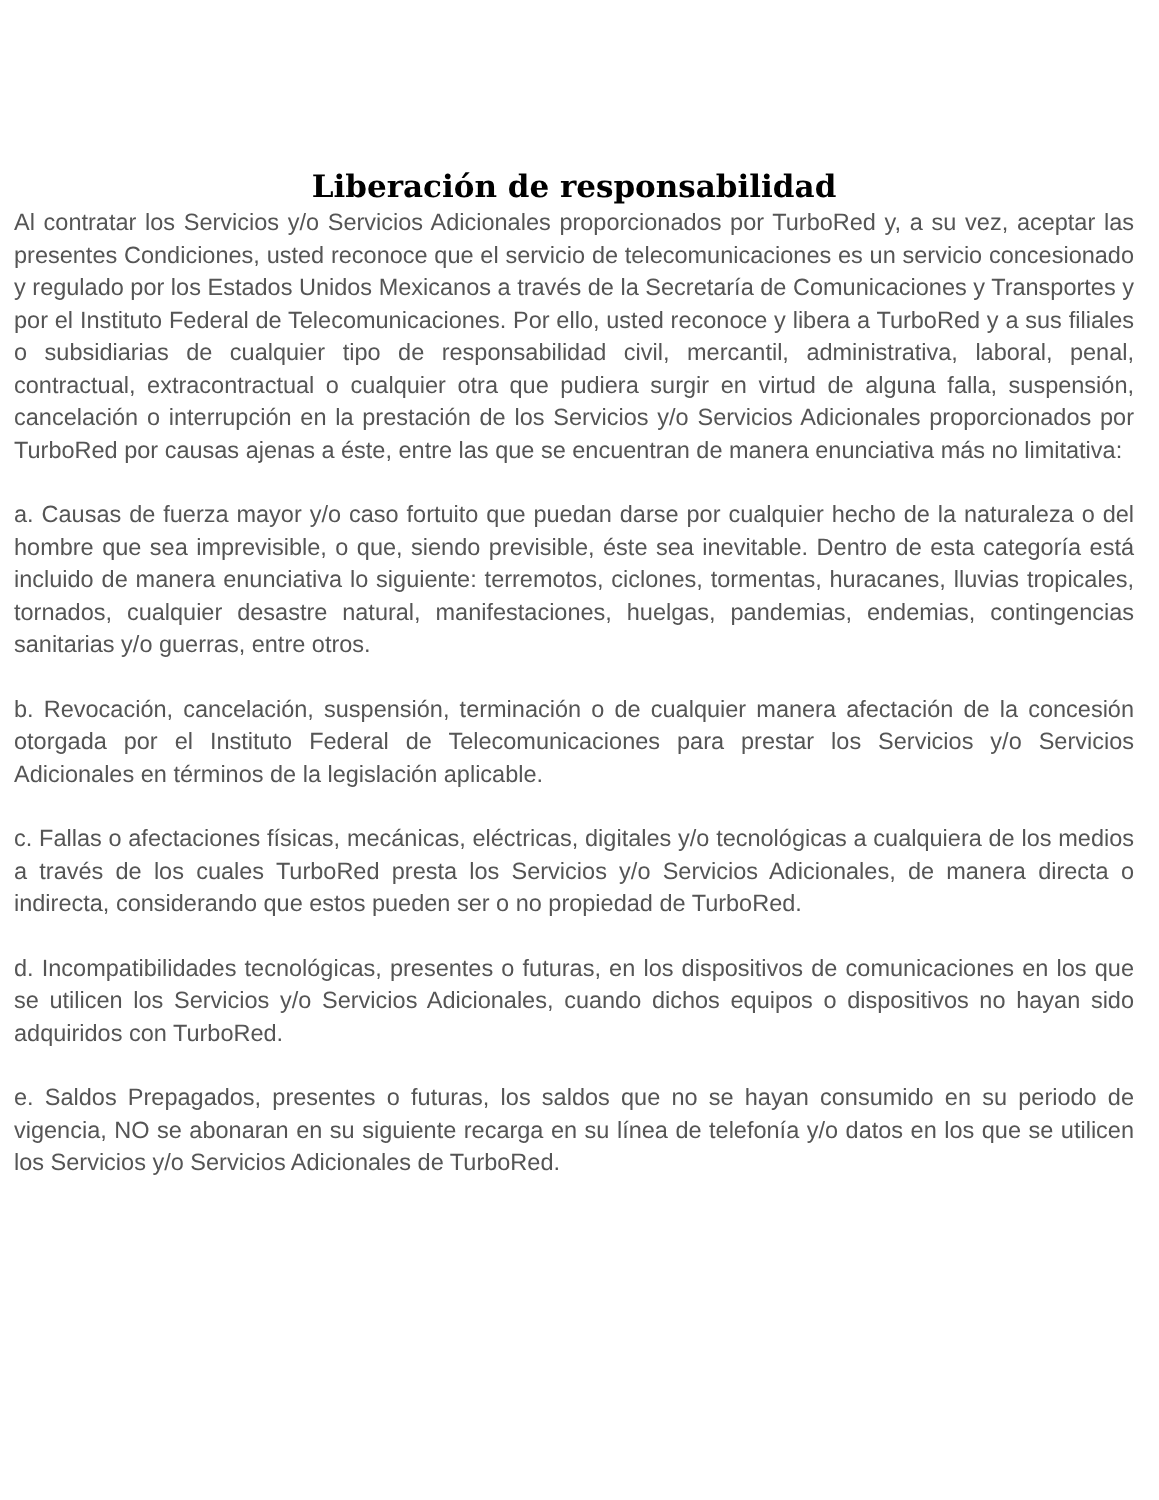Liberación de responsabilidad
Al contratar los Servicios y/o Servicios Adicionales proporcionados por TurboRed y, a su vez, aceptar las presentes Condiciones, usted reconoce que el servicio de telecomunicaciones es un servicio concesionado y regulado por los Estados Unidos Mexicanos a través de la Secretaría de Comunicaciones y Transportes y por el Instituto Federal de Telecomunicaciones. Por ello, usted reconoce y libera a TurboRed y a sus filiales o subsidiarias de cualquier tipo de responsabilidad civil, mercantil, administrativa, laboral, penal, contractual, extracontractual o cualquier otra que pudiera surgir en virtud de alguna falla, suspensión, cancelación o interrupción en la prestación de los Servicios y/o Servicios Adicionales proporcionados por TurboRed por causas ajenas a éste, entre las que se encuentran de manera enunciativa más no limitativa:
a. Causas de fuerza mayor y/o caso fortuito que puedan darse por cualquier hecho de la naturaleza o del hombre que sea imprevisible, o que, siendo previsible, éste sea inevitable. Dentro de esta categoría está incluido de manera enunciativa lo siguiente: terremotos, ciclones, tormentas, huracanes, lluvias tropicales, tornados, cualquier desastre natural, manifestaciones, huelgas, pandemias, endemias, contingencias sanitarias y/o guerras, entre otros.
b. Revocación, cancelación, suspensión, terminación o de cualquier manera afectación de la concesión otorgada por el Instituto Federal de Telecomunicaciones para prestar los Servicios y/o Servicios Adicionales en términos de la legislación aplicable.
c. Fallas o afectaciones físicas, mecánicas, eléctricas, digitales y/o tecnológicas a cualquiera de los medios a través de los cuales TurboRed presta los Servicios y/o Servicios Adicionales, de manera directa o indirecta, considerando que estos pueden ser o no propiedad de TurboRed.
d. Incompatibilidades tecnológicas, presentes o futuras, en los dispositivos de comunicaciones en los que se utilicen los Servicios y/o Servicios Adicionales, cuando dichos equipos o dispositivos no hayan sido adquiridos con TurboRed.
e. Saldos Prepagados, presentes o futuras, los saldos que no se hayan consumido en su periodo de vigencia, NO se abonaran en su siguiente recarga en su línea de telefonía y/o datos en los que se utilicen los Servicios y/o Servicios Adicionales de TurboRed.